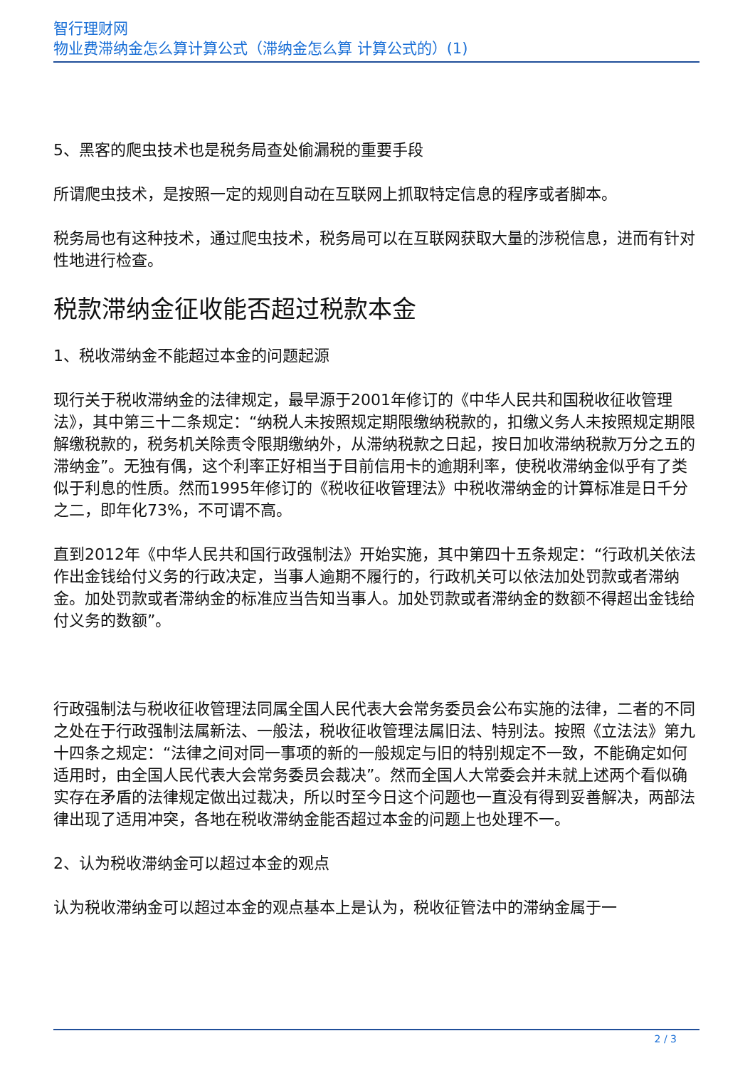智行理财网
物业费滞纳金怎么算计算公式（滞纳金怎么算 计算公式的）(1)
5、黑客的爬虫技术也是税务局查处偷漏税的重要手段
所谓爬虫技术，是按照一定的规则自动在互联网上抓取特定信息的程序或者脚本。
税务局也有这种技术，通过爬虫技术，税务局可以在互联网获取大量的涉税信息，进而有针对性地进行检查。
税款滞纳金征收能否超过税款本金
1、税收滞纳金不能超过本金的问题起源
现行关于税收滞纳金的法律规定，最早源于2001年修订的《中华人民共和国税收征收管理法》，其中第三十二条规定：“纳税人未按照规定期限缴纳税款的，扣缴义务人未按照规定期限解缴税款的，税务机关除责令限期缴纳外，从滞纳税款之日起，按日加收滞纳税款万分之五的滞纳金”。无独有偶，这个利率正好相当于目前信用卡的逾期利率，使税收滞纳金似乎有了类似于利息的性质。然而1995年修订的《税收征收管理法》中税收滞纳金的计算标准是日千分之二，即年化73%，不可谓不高。
直到2012年《中华人民共和国行政强制法》开始实施，其中第四十五条规定：“行政机关依法作出金钱给付义务的行政决定，当事人逾期不履行的，行政机关可以依法加处罚款或者滞纳金。加处罚款或者滞纳金的标准应当告知当事人。加处罚款或者滞纳金的数额不得超出金钱给付义务的数额”。
行政强制法与税收征收管理法同属全国人民代表大会常务委员会公布实施的法律，二者的不同之处在于行政强制法属新法、一般法，税收征收管理法属旧法、特别法。按照《立法法》第九十四条之规定：“法律之间对同一事项的新的一般规定与旧的特别规定不一致，不能确定如何适用时，由全国人民代表大会常务委员会裁决”。然而全国人大常委会并未就上述两个看似确实存在矛盾的法律规定做出过裁决，所以时至今日这个问题也一直没有得到妥善解决，两部法律出现了适用冲突，各地在税收滞纳金能否超过本金的问题上也处理不一。
2、认为税收滞纳金可以超过本金的观点
认为税收滞纳金可以超过本金的观点基本上是认为，税收征管法中的滞纳金属于一
2 / 3